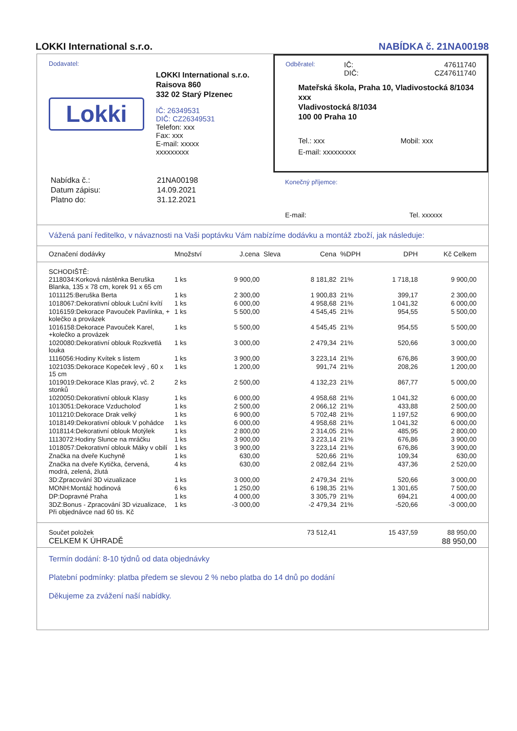LOKKI International s.r.o. NABÍDKA č. 21NA00198
Dodavatel:
Lokki
LOKKI International s.r.o.
Raisova 860
332 02 Starý Plzenec
IČ: 26349531
DIČ: CZ26349531
Telefon: xxx
Fax: xxx
E-mail: xxxxx
xxxxxxxxx
| Nabídka č.: | 21NA00198 |
| Datum zápisu: | 14.09.2021 |
| Platno do: | 31.12.2021 |
Odběratel: IČ:
DIČ: 47611740
CZ47611740
Mateřská škola, Praha 10, Vladivostocká 8/1034
xxx
Vladivostocká 8/1034
100 00 Praha 10
Tel.: xxx Mobil: xxx
E-mail: xxxxxxxxx
Konečný příjemce:
E-mail: Tel. xxxxxx
Vážená paní ředitelko, v návaznosti na Vaši poptávku Vám nabízíme dodávku a montáž zboží, jak následuje:
| Označení dodávky | Množství | J.cena | Sleva | Cena | %DPH | DPH | Kč Celkem |
| --- | --- | --- | --- | --- | --- | --- | --- |
| SCHODIŠTĚ: | | | | | | | |
| 2118034:Korková nástěnka Beruška Blanka, 135 x 78 cm, korek 91 x 65 cm | 1 ks | 9 900,00 | | 8 181,82 | 21% | 1 718,18 | 9 900,00 |
| 1011125:Beruška Berta | 1 ks | 2 300,00 | | 1 900,83 | 21% | 399,17 | 2 300,00 |
| 1018067:Dekorativní oblouk Luční kvítí | 1 ks | 6 000,00 | | 4 958,68 | 21% | 1 041,32 | 6 000,00 |
| 1016159:Dekorace Pavouček Pavlínka, + kolečko a provázek | 1 ks | 5 500,00 | | 4 545,45 | 21% | 954,55 | 5 500,00 |
| 1016158:Dekorace Pavouček Karel, +kolečko a provázek | 1 ks | 5 500,00 | | 4 545,45 | 21% | 954,55 | 5 500,00 |
| 1020080:Dekorativní oblouk Rozkvetlá louka | 1 ks | 3 000,00 | | 2 479,34 | 21% | 520,66 | 3 000,00 |
| 1116056:Hodiny Kvítek s listem | 1 ks | 3 900,00 | | 3 223,14 | 21% | 676,86 | 3 900,00 |
| 1021035:Dekorace Kopeček levý , 60 x 15 cm | 1 ks | 1 200,00 | | 991,74 | 21% | 208,26 | 1 200,00 |
| 1019019:Dekorace Klas pravý, vč. 2 stonků | 2 ks | 2 500,00 | | 4 132,23 | 21% | 867,77 | 5 000,00 |
| 1020050:Dekorativní oblouk Klasy | 1 ks | 6 000,00 | | 4 958,68 | 21% | 1 041,32 | 6 000,00 |
| 1013051:Dekorace Vzducholoď | 1 ks | 2 500,00 | | 2 066,12 | 21% | 433,88 | 2 500,00 |
| 1011210:Dekorace Drak velký | 1 ks | 6 900,00 | | 5 702,48 | 21% | 1 197,52 | 6 900,00 |
| 1018149:Dekorativní oblouk V pohádce | 1 ks | 6 000,00 | | 4 958,68 | 21% | 1 041,32 | 6 000,00 |
| 1018114:Dekorativní oblouk Motýlek | 1 ks | 2 800,00 | | 2 314,05 | 21% | 485,95 | 2 800,00 |
| 1113072:Hodiny Slunce na mráčku | 1 ks | 3 900,00 | | 3 223,14 | 21% | 676,86 | 3 900,00 |
| 1018057:Dekorativní oblouk Máky v obilí | 1 ks | 3 900,00 | | 3 223,14 | 21% | 676,86 | 3 900,00 |
| Značka na dveře Kuchyně | 1 ks | 630,00 | | 520,66 | 21% | 109,34 | 630,00 |
| Značka na dveře Kytička, červená, modrá, zelená, žlutá | 4 ks | 630,00 | | 2 082,64 | 21% | 437,36 | 2 520,00 |
| 3D:Zpracování 3D vizualizace | 1 ks | 3 000,00 | | 2 479,34 | 21% | 520,66 | 3 000,00 |
| MONH:Montáž hodinová | 6 ks | 1 250,00 | | 6 198,35 | 21% | 1 301,65 | 7 500,00 |
| DP:Dopravné Praha | 1 ks | 4 000,00 | | 3 305,79 | 21% | 694,21 | 4 000,00 |
| 3DZ:Bonus - Zpracování 3D vizualizace, Při objednávce nad 60 tis. Kč | 1 ks | -3 000,00 | | -2 479,34 | 21% | -520,66 | -3 000,00 |
| Součet položek | | | | 73 512,41 | | 15 437,59 | 88 950,00 |
| CELKEM K ÚHRADĚ | | | | | | | 88 950,00 |
Termín dodání: 8-10 týdnů od data objednávky
Platební podmínky: platba předem se slevou 2 % nebo platba do 14 dnů po dodání
Děkujeme za zvážení naší nabídky.